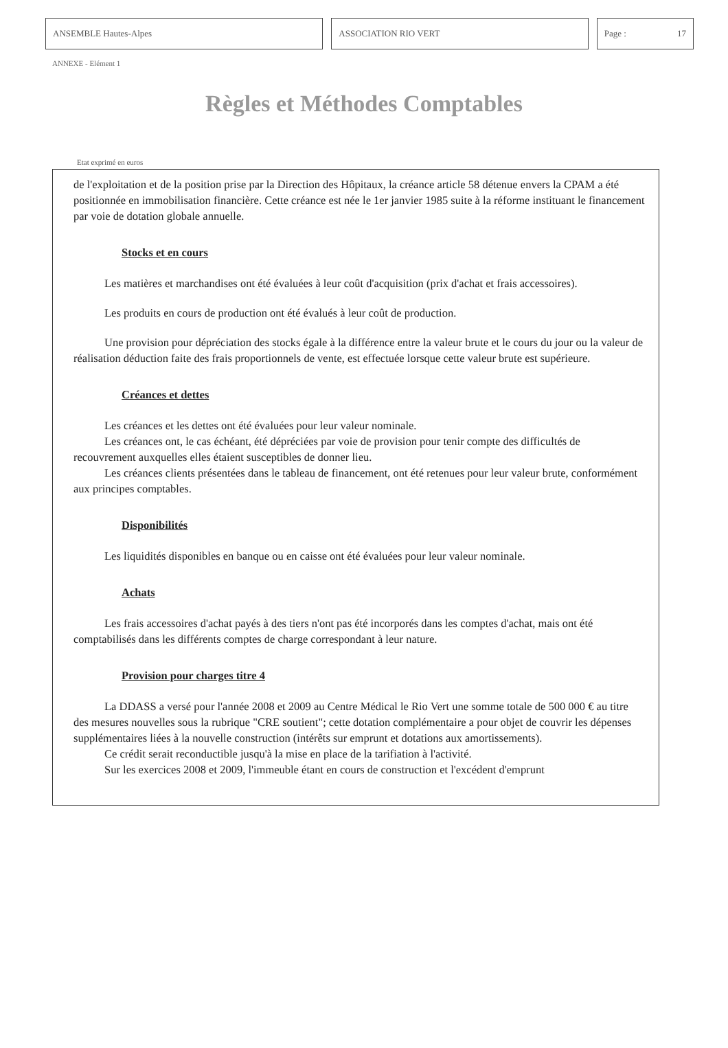ANSEMBLE Hautes-Alpes ASSOCIATION RIO VERT Page : 17
ANNEXE - Elément 1
Règles et Méthodes Comptables
Etat exprimé en euros
de l'exploitation et de la position prise par la Direction des Hôpitaux, la créance article 58 détenue envers la CPAM a été positionnée en immobilisation financière. Cette créance est née le 1er janvier 1985 suite à la réforme instituant le financement par voie de dotation globale annuelle.
Stocks et en cours
Les matières et marchandises ont été évaluées à leur coût d'acquisition (prix d'achat et frais accessoires).
Les produits en cours de production ont été évalués à leur coût de production.
Une provision pour dépréciation des stocks égale à la différence entre la valeur brute et le cours du jour ou la valeur de réalisation déduction faite des frais proportionnels de vente, est effectuée lorsque cette valeur brute est supérieure.
Créances et dettes
Les créances et les dettes ont été évaluées pour leur valeur nominale.
Les créances ont, le cas échéant, été dépréciées par voie de provision pour tenir compte des difficultés de recouvrement auxquelles elles étaient susceptibles de donner lieu.
Les créances clients présentées dans le tableau de financement, ont été retenues pour leur valeur brute, conformément aux principes comptables.
Disponibilités
Les liquidités disponibles en banque ou en caisse ont été évaluées pour leur valeur nominale.
Achats
Les frais accessoires d'achat payés à des tiers n'ont pas été incorporés dans les comptes d'achat, mais ont été comptabilisés dans les différents comptes de charge correspondant à leur nature.
Provision pour charges titre 4
La DDASS a versé pour l'année 2008 et 2009 au Centre Médical le Rio Vert une somme totale de 500 000 € au titre des mesures nouvelles sous la rubrique "CRE soutient"; cette dotation complémentaire a pour objet de couvrir les dépenses supplémentaires liées à la nouvelle construction (intérêts sur emprunt et dotations aux amortissements).
Ce crédit serait reconductible jusqu'à la mise en place de la tarifiation à l'activité.
Sur les exercices 2008 et 2009, l'immeuble étant en cours de construction et l'excédent d'emprunt